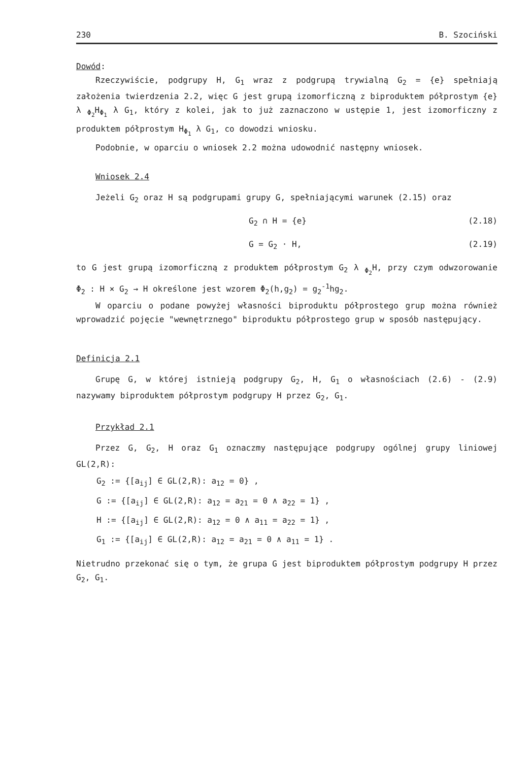230 B. Szociński
Dowód:
Rzeczywiście, podgrupy H, G<sub>1</sub> wraz z podgrupą trywialną G<sub>2</sub> = {e} spełniają założenia twierdzenia 2.2, więc G jest grupą izomorficzną z biproduktem półprostym {e} λ <sub>Φ<sub>2</sub></sub>H<sub>Φ<sub>1</sub></sub> λ G<sub>1</sub>, który z kolei, jak to już zaznaczono w ustępie 1, jest izomorficzny z produktem półprostym H<sub>Φ<sub>1</sub></sub> λ G<sub>1</sub>, co dowodzi wniosku.
Podobnie, w oparciu o wniosek 2.2 można udowodnić następny wniosek.
Wniosek 2.4
Jeżeli G<sub>2</sub> oraz H są podgrupami grupy G, spełniającymi warunek (2.15) oraz
G<sub>2</sub> ∩ H = {e} (2.18)
G = G<sub>2</sub> · H, (2.19)
to G jest grupą izomorficzną z produktem półprostym G<sub>2</sub> λ <sub>Φ<sub>2</sub></sub>H, przy czym odwzorowanie Φ<sub>2</sub> : H × G<sub>2</sub> → H określone jest wzorem Φ<sub>2</sub>(h,g<sub>2</sub>) = g<sub>2</sub><sup>-1</sup>hg<sub>2</sub>.
W oparciu o podane powyżej własności biproduktu półprostego grup można również wprowadzić pojęcie "wewnętrznego" biproduktu półprostego grup w sposób następujący.
Definicja 2.1
Grupę G, w której istnieją podgrupy G<sub>2</sub>, H, G<sub>1</sub> o własnościach (2.6) - (2.9) nazywamy biproduktem półprostym podgrupy H przez G<sub>2</sub>, G<sub>1</sub>.
Przykład 2.1
Przez G, G<sub>2</sub>, H oraz G<sub>1</sub> oznaczmy następujące podgrupy ogólnej grupy liniowej GL(2,R):
G<sub>2</sub> := {[a<sub>ij</sub>] ∈ GL(2,R): a<sub>12</sub> = 0} ,
G := {[a<sub>ij</sub>] ∈ GL(2,R): a<sub>12</sub> = a<sub>21</sub> = 0 ∧ a<sub>22</sub> = 1} ,
H := {[a<sub>ij</sub>] ∈ GL(2,R): a<sub>12</sub> = 0 ∧ a<sub>11</sub> = a<sub>22</sub> = 1} ,
G<sub>1</sub> := {[a<sub>ij</sub>] ∈ GL(2,R): a<sub>12</sub> = a<sub>21</sub> = 0 ∧ a<sub>11</sub> = 1} .
Nietrudno przekonać się o tym, że grupa G jest biproduktem półprostym podgrupy H przez G<sub>2</sub>, G<sub>1</sub>.